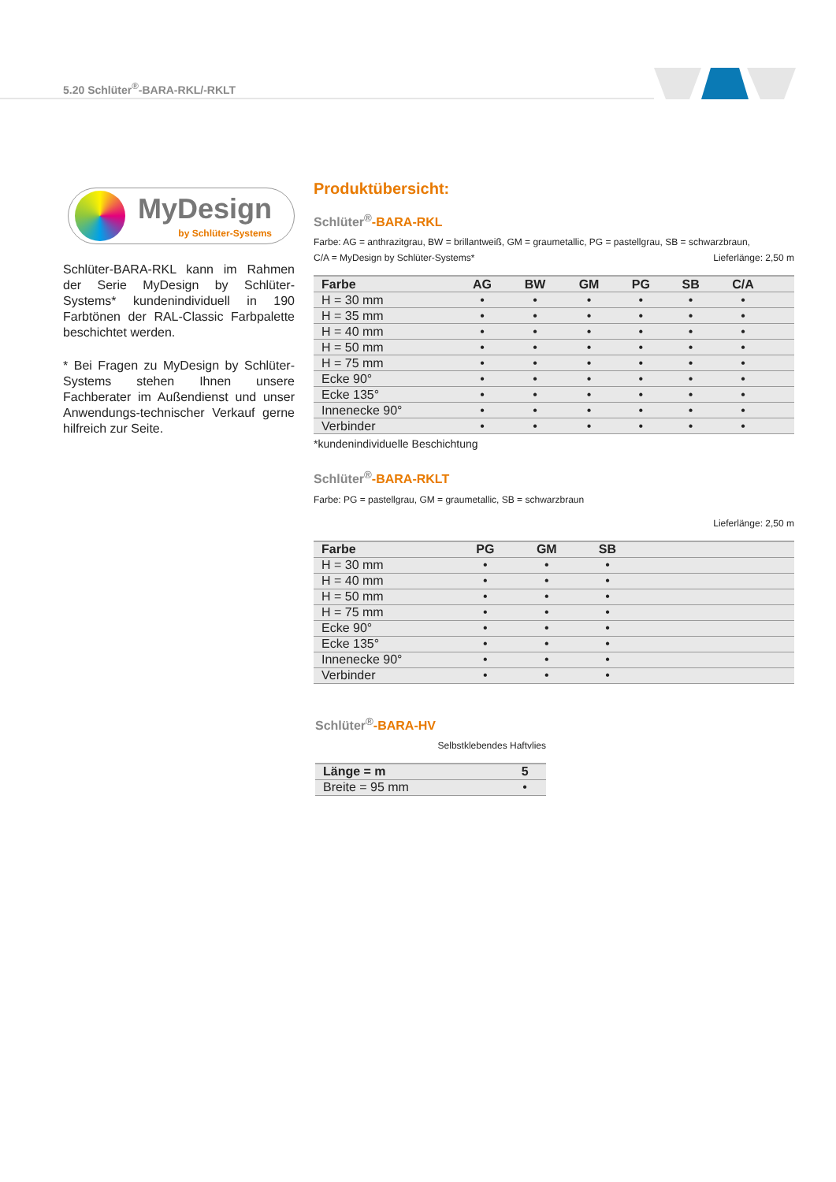5.20 Schlüter<sup>®</sup>-BARA-RKL/-RKLT
MyDesign
by Schlüter-Systems
Schlüter-BARA-RKL kann im Rahmen der Serie MyDesign by Schlüter-Systems* kundenindividuell in 190 Farbtönen der RAL-Classic Farbpalette beschichtet werden.
* Bei Fragen zu MyDesign by Schlüter-Systems stehen Ihnen unsere Fachberater im Außendienst und unser Anwendungs-technischer Verkauf gerne hilfreich zur Seite.
Produktübersicht:
Schlüter<sup>®</sup>-BARA-RKL
Farbe: AG = anthrazitgrau, BW = brillantweiß, GM = graumetallic, PG = pastellgrau, SB = schwarzbraun,
C/A = MyDesign by Schlüter-Systems* Lieferlänge: 2,50 m
| Farbe | AG | BW | GM | PG | SB | C/A | |
| --- | --- | --- | --- | --- | --- | --- | --- |
| H = 30 mm | • | • | • | • | • | • | |
| H = 35 mm | • | • | • | • | • | • | |
| H = 40 mm | • | • | • | • | • | • | |
| H = 50 mm | • | • | • | • | • | • | |
| H = 75 mm | • | • | • | • | • | • | |
| Ecke 90° | • | • | • | • | • | • | |
| Ecke 135° | • | • | • | • | • | • | |
| Innenecke 90° | • | • | • | • | • | • | |
| Verbinder | • | • | • | • | • | • | |
*kundenindividuelle Beschichtung
Schlüter<sup>®</sup>-BARA-RKLT
Farbe: PG = pastellgrau, GM = graumetallic, SB = schwarzbraun
Lieferlänge: 2,50 m
| Farbe | PG | GM | SB | |
| --- | --- | --- | --- | --- |
| H = 30 mm | • | • | • | |
| H = 40 mm | • | • | • | |
| H = 50 mm | • | • | • | |
| H = 75 mm | • | • | • | |
| Ecke 90° | • | • | • | |
| Ecke 135° | • | • | • | |
| Innenecke 90° | • | • | • | |
| Verbinder | • | • | • | |
Schlüter<sup>®</sup>-BARA-HV
Selbstklebendes Haftvlies
| Länge = m | 5 |
| --- | --- |
| Breite = 95 mm | • |